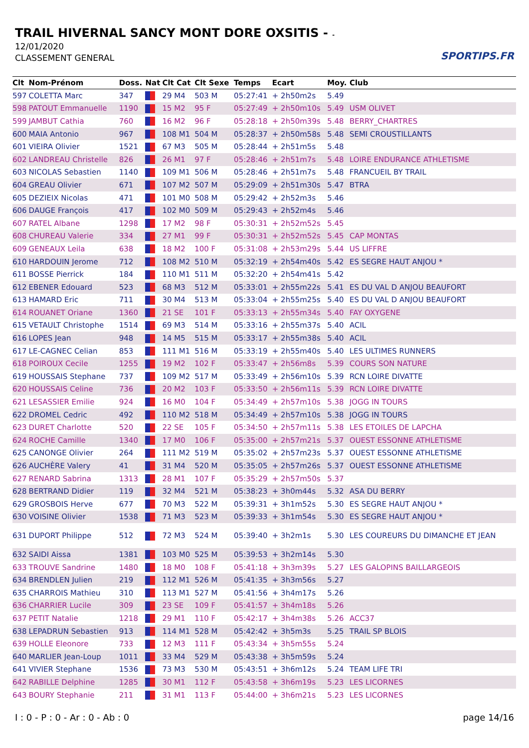TRAIL HIVERNAL SANCY MONT DORE OXSITIS - -
12/01/2020
CLASSEMENT GENERAL
SPORTIPS.FR
| Clt | Nom-Prénom | Doss. | Nat | Clt Cat | Clt Sexe | Temps | Ecart | Moy. | Club |
| --- | --- | --- | --- | --- | --- | --- | --- | --- | --- |
| 597 | COLETTA Marc | 347 | | 29 M4 | 503 M | 05:27:41 | + 2h50m2s | 5.49 | |
| 598 | PATOUT Emmanuelle | 1190 | | 15 M2 | 95 F | 05:27:49 | + 2h50m10s | 5.49 | USM OLIVET |
| 599 | JAMBUT Cathia | 760 | | 16 M2 | 96 F | 05:28:18 | + 2h50m39s | 5.48 | BERRY_CHARTRES |
| 600 | MAIA Antonio | 967 | | 108 M1 | 504 M | 05:28:37 | + 2h50m58s | 5.48 | SEMI CROUSTILLANTS |
| 601 | VIEIRA Olivier | 1521 | | 67 M3 | 505 M | 05:28:44 | + 2h51m5s | 5.48 | |
| 602 | LANDREAU Christelle | 826 | | 26 M1 | 97 F | 05:28:46 | + 2h51m7s | 5.48 | LOIRE ENDURANCE ATHLETISME |
| 603 | NICOLAS Sebastien | 1140 | | 109 M1 | 506 M | 05:28:46 | + 2h51m7s | 5.48 | FRANCUEIL BY TRAIL |
| 604 | GREAU Olivier | 671 | | 107 M2 | 507 M | 05:29:09 | + 2h51m30s | 5.47 | BTRA |
| 605 | DEZIEIX Nicolas | 471 | | 101 M0 | 508 M | 05:29:42 | + 2h52m3s | 5.46 | |
| 606 | DAUGE François | 417 | | 102 M0 | 509 M | 05:29:43 | + 2h52m4s | 5.46 | |
| 607 | RATEL Albane | 1298 | | 17 M2 | 98 F | 05:30:31 | + 2h52m52s | 5.45 | |
| 608 | CHUREAU Valerie | 334 | | 27 M1 | 99 F | 05:30:31 | + 2h52m52s | 5.45 | CAP MONTAS |
| 609 | GENEAUX Leila | 638 | | 18 M2 | 100 F | 05:31:08 | + 2h53m29s | 5.44 | US LIFFRE |
| 610 | HARDOUIN Jerome | 712 | | 108 M2 | 510 M | 05:32:19 | + 2h54m40s | 5.42 | ES SEGRE HAUT ANJOU * |
| 611 | BOSSE Pierrick | 184 | | 110 M1 | 511 M | 05:32:20 | + 2h54m41s | 5.42 | |
| 612 | EBENER Edouard | 523 | | 68 M3 | 512 M | 05:33:01 | + 2h55m22s | 5.41 | ES DU VAL D ANJOU BEAUFORT |
| 613 | HAMARD Eric | 711 | | 30 M4 | 513 M | 05:33:04 | + 2h55m25s | 5.40 | ES DU VAL D ANJOU BEAUFORT |
| 614 | ROUANET Oriane | 1360 | | 21 SE | 101 F | 05:33:13 | + 2h55m34s | 5.40 | FAY OXYGENE |
| 615 | VETAULT Christophe | 1514 | | 69 M3 | 514 M | 05:33:16 | + 2h55m37s | 5.40 | ACIL |
| 616 | LOPES Jean | 948 | | 14 M5 | 515 M | 05:33:17 | + 2h55m38s | 5.40 | ACIL |
| 617 | LE-CAGNEC Celian | 853 | | 111 M1 | 516 M | 05:33:19 | + 2h55m40s | 5.40 | LES ULTIMES RUNNERS |
| 618 | POIROUX Cecile | 1255 | | 19 M2 | 102 F | 05:33:47 | + 2h56m8s | 5.39 | COURS SON NATURE |
| 619 | HOUSSAIS Stephane | 737 | | 109 M2 | 517 M | 05:33:49 | + 2h56m10s | 5.39 | RCN LOIRE DIVATTE |
| 620 | HOUSSAIS Celine | 736 | | 20 M2 | 103 F | 05:33:50 | + 2h56m11s | 5.39 | RCN LOIRE DIVATTE |
| 621 | LESASSIER Emilie | 924 | | 16 M0 | 104 F | 05:34:49 | + 2h57m10s | 5.38 | JOGG IN TOURS |
| 622 | DROMEL Cedric | 492 | | 110 M2 | 518 M | 05:34:49 | + 2h57m10s | 5.38 | JOGG IN TOURS |
| 623 | DURET Charlotte | 520 | | 22 SE | 105 F | 05:34:50 | + 2h57m11s | 5.38 | LES ETOILES DE LAPCHA |
| 624 | ROCHE Camille | 1340 | | 17 M0 | 106 F | 05:35:00 | + 2h57m21s | 5.37 | OUEST ESSONNE ATHLETISME |
| 625 | CANONGE Olivier | 264 | | 111 M2 | 519 M | 05:35:02 | + 2h57m23s | 5.37 | OUEST ESSONNE ATHLETISME |
| 626 | AUCHÈRE Valery | 41 | | 31 M4 | 520 M | 05:35:05 | + 2h57m26s | 5.37 | OUEST ESSONNE ATHLETISME |
| 627 | RENARD Sabrina | 1313 | | 28 M1 | 107 F | 05:35:29 | + 2h57m50s | 5.37 | |
| 628 | BERTRAND Didier | 119 | | 32 M4 | 521 M | 05:38:23 | + 3h0m44s | 5.32 | ASA DU BERRY |
| 629 | GROSBOIS Herve | 677 | | 70 M3 | 522 M | 05:39:31 | + 3h1m52s | 5.30 | ES SEGRE HAUT ANJOU * |
| 630 | VOISINE Olivier | 1538 | | 71 M3 | 523 M | 05:39:33 | + 3h1m54s | 5.30 | ES SEGRE HAUT ANJOU * |
| 631 | DUPORT Philippe | 512 | | 72 M3 | 524 M | 05:39:40 | + 3h2m1s | 5.30 | LES COUREURS DU DIMANCHE ET JEAN |
| 632 | SAIDI Aissa | 1381 | | 103 M0 | 525 M | 05:39:53 | + 3h2m14s | 5.30 | |
| 633 | TROUVE Sandrine | 1480 | | 18 M0 | 108 F | 05:41:18 | + 3h3m39s | 5.27 | LES GALOPINS BAILLARGEOIS |
| 634 | BRENDLEN Julien | 219 | | 112 M1 | 526 M | 05:41:35 | + 3h3m56s | 5.27 | |
| 635 | CHARROIS Mathieu | 310 | | 113 M1 | 527 M | 05:41:56 | + 3h4m17s | 5.26 | |
| 636 | CHARRIER Lucile | 309 | | 23 SE | 109 F | 05:41:57 | + 3h4m18s | 5.26 | |
| 637 | PETIT Natalie | 1218 | | 29 M1 | 110 F | 05:42:17 | + 3h4m38s | 5.26 | ACC37 |
| 638 | LEPADRUN Sebastien | 913 | | 114 M1 | 528 M | 05:42:42 | + 3h5m3s | 5.25 | TRAIL SP BLOIS |
| 639 | HOLLE Eleonore | 733 | | 12 M3 | 111 F | 05:43:34 | + 3h5m55s | 5.24 | |
| 640 | MARLIER Jean-Loup | 1011 | | 33 M4 | 529 M | 05:43:38 | + 3h5m59s | 5.24 | |
| 641 | VIVIER Stephane | 1536 | | 73 M3 | 530 M | 05:43:51 | + 3h6m12s | 5.24 | TEAM LIFE TRI |
| 642 | RABILLE Delphine | 1285 | | 30 M1 | 112 F | 05:43:58 | + 3h6m19s | 5.23 | LES LICORNES |
| 643 | BOURY Stephanie | 211 | | 31 M1 | 113 F | 05:44:00 | + 3h6m21s | 5.23 | LES LICORNES |
I : 0 - P : 0 - Ar : 0 - Ab : 0
page 14/16